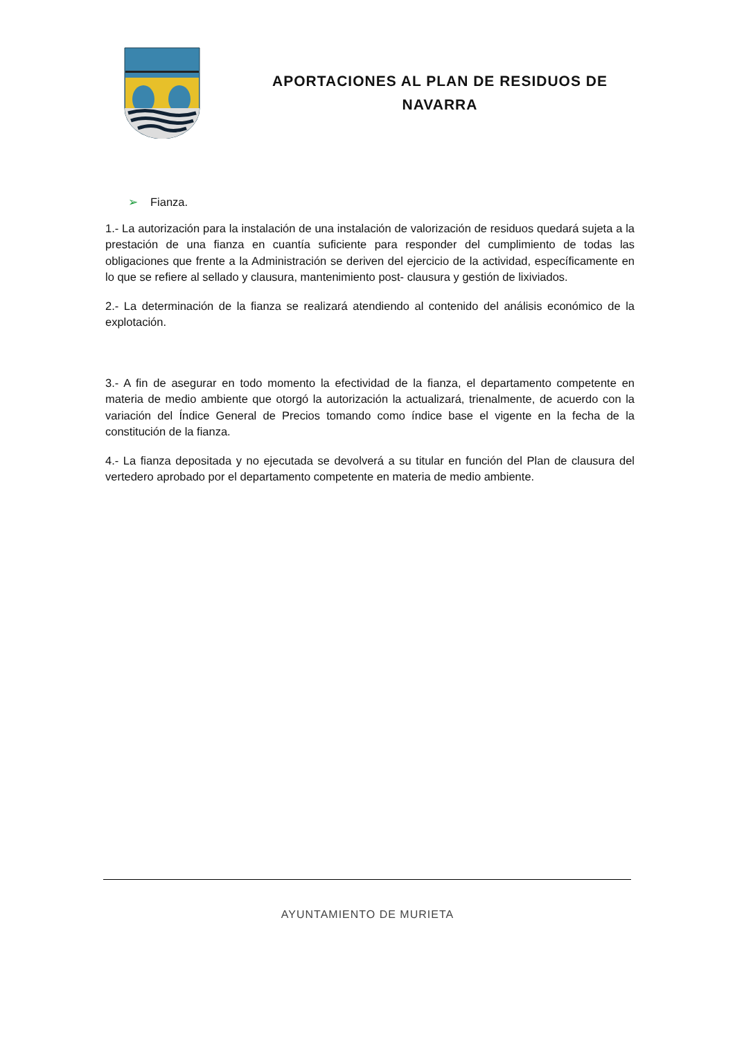APORTACIONES AL PLAN DE RESIDUOS DE
NAVARRA
➢ Fianza.
1.- La autorización para la instalación de una instalación de valorización de residuos quedará sujeta a la prestación de una fianza en cuantía suficiente para responder del cumplimiento de todas las obligaciones que frente a la Administración se deriven del ejercicio de la actividad, específicamente en lo que se refiere al sellado y clausura, mantenimiento post- clausura y gestión de lixiviados.
2.- La determinación de la fianza se realizará atendiendo al contenido del análisis económico de la explotación.
3.- A fin de asegurar en todo momento la efectividad de la fianza, el departamento competente en materia de medio ambiente que otorgó la autorización la actualizará, trienalmente, de acuerdo con la variación del Índice General de Precios tomando como índice base el vigente en la fecha de la constitución de la fianza.
4.- La fianza depositada y no ejecutada se devolverá a su titular en función del Plan de clausura del vertedero aprobado por el departamento competente en materia de medio ambiente.
AYUNTAMIENTO DE MURIETA